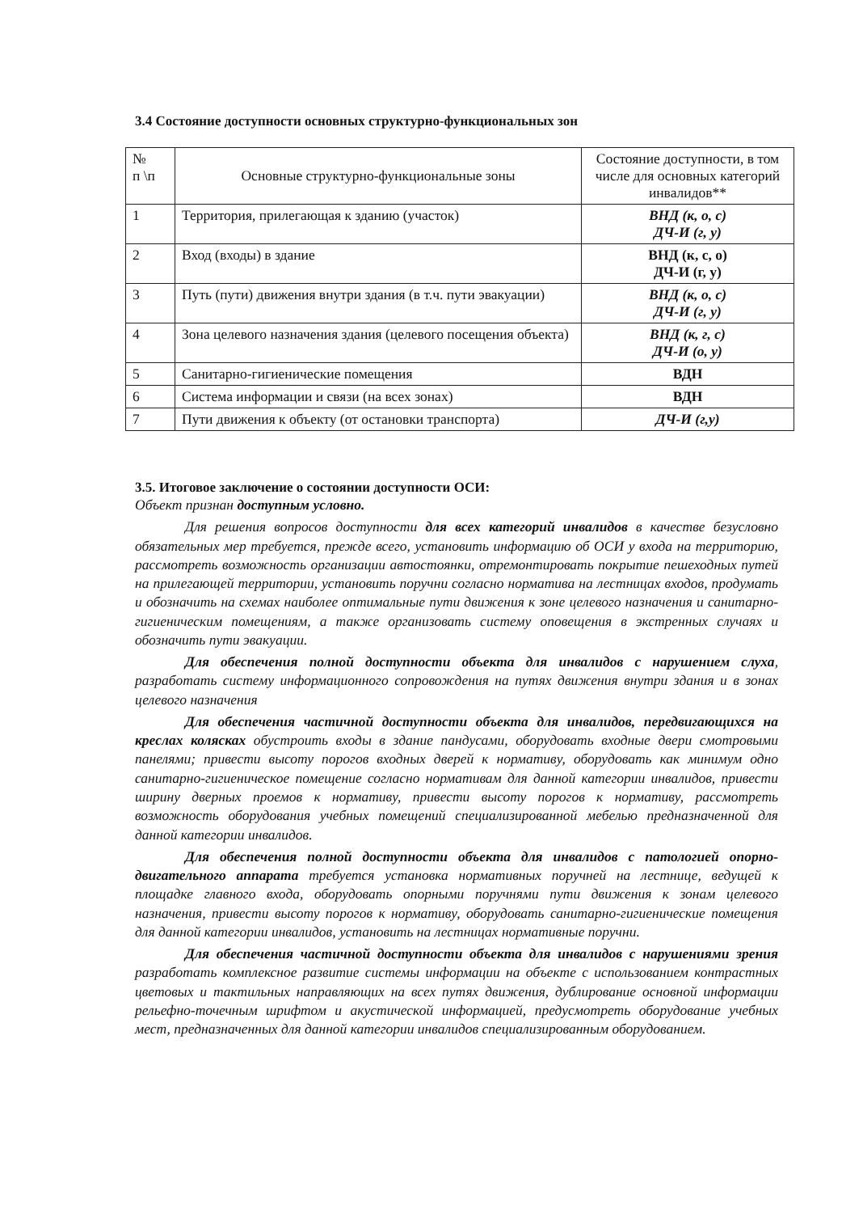3.4 Состояние доступности основных структурно-функциональных зон
| № п \п | Основные структурно-функциональные зоны | Состояние доступности, в том числе для основных категорий инвалидов** |
| --- | --- | --- |
| 1 | Территория, прилегающая к зданию (участок) | ВНД (к, о, с) ДЧ-И (г, у) |
| 2 | Вход (входы) в здание | ВНД (к, с, о) ДЧ-И (г, у) |
| 3 | Путь (пути) движения внутри здания (в т.ч. пути эвакуации) | ВНД (к, о, с) ДЧ-И (г, у) |
| 4 | Зона целевого назначения здания (целевого посещения объекта) | ВНД (к, г, с) ДЧ-И (о, у) |
| 5 | Санитарно-гигиенические помещения | ВДН |
| 6 | Система информации и связи (на всех зонах) | ВДН |
| 7 | Пути движения к объекту (от остановки транспорта) | ДЧ-И (г,у) |
3.5. Итоговое заключение о состоянии доступности ОСИ:
Объект признан доступным условно.
Для решения вопросов доступности для всех категорий инвалидов в качестве безусловно обязательных мер требуется, прежде всего, установить информацию об ОСИ у входа на территорию, рассмотреть возможность организации автостоянки, отремонтировать покрытие пешеходных путей на прилегающей территории, установить поручни согласно норматива на лестницах входов, продумать и обозначить на схемах наиболее оптимальные пути движения к зоне целевого назначения и санитарно-гигиеническим помещениям, а также организовать систему оповещения в экстренных случаях и обозначить пути эвакуации.
Для обеспечения полной доступности объекта для инвалидов с нарушением слуха, разработать систему информационного сопровождения на путях движения внутри здания и в зонах целевого назначения
Для обеспечения частичной доступности объекта для инвалидов, передвигающихся на креслах колясках обустроить входы в здание пандусами, оборудовать входные двери смотровыми панелями; привести высоту порогов входных дверей к нормативу, оборудовать как минимум одно санитарно-гигиеническое помещение согласно нормативам для данной категории инвалидов, привести ширину дверных проемов к нормативу, привести высоту порогов к нормативу, рассмотреть возможность оборудования учебных помещений специализированной мебелью предназначенной для данной категории инвалидов.
Для обеспечения полной доступности объекта для инвалидов с патологией опорно-двигательного аппарата требуется установка нормативных поручней на лестнице, ведущей к площадке главного входа, оборудовать опорными поручнями пути движения к зонам целевого назначения, привести высоту порогов к нормативу, оборудовать санитарно-гигиенические помещения для данной категории инвалидов, установить на лестницах нормативные поручни.
Для обеспечения частичной доступности объекта для инвалидов с нарушениями зрения разработать комплексное развитие системы информации на объекте с использованием контрастных цветовых и тактильных направляющих на всех путях движения, дублирование основной информации рельефно-точечным шрифтом и акустической информацией, предусмотреть оборудование учебных мест, предназначенных для данной категории инвалидов специализированным оборудованием.